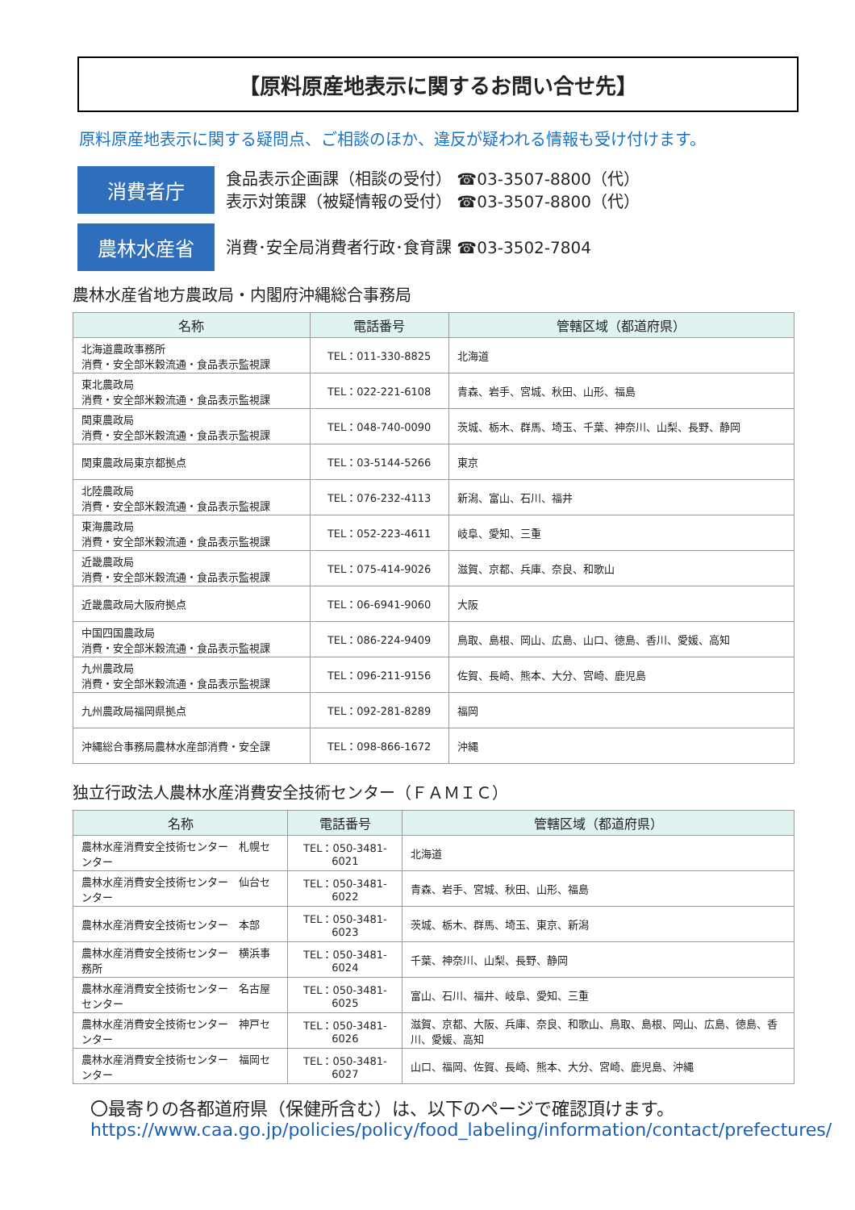【原料原産地表示に関するお問い合せ先】
原料原産地表示に関する疑問点、ご相談のほか、違反が疑われる情報も受け付けます。
消費者庁
食品表示企画課（相談の受付） ☎03-3507-8800（代）
表示対策課（被疑情報の受付） ☎03-3507-8800（代）
農林水産省
消費･安全局消費者行政･食育課 ☎03-3502-7804
農林水産省地方農政局・内閣府沖縄総合事務局
| 名称 | 電話番号 | 管轄区域（都道府県） |
| --- | --- | --- |
| 北海道農政事務所 消費・安全部米穀流通・食品表示監視課 | TEL：011-330-8825 | 北海道 |
| 東北農政局 消費・安全部米穀流通・食品表示監視課 | TEL：022-221-6108 | 青森、岩手、宮城、秋田、山形、福島 |
| 関東農政局 消費・安全部米穀流通・食品表示監視課 | TEL：048-740-0090 | 茨城、栃木、群馬、埼玉、千葉、神奈川、山梨、長野、静岡 |
| 関東農政局東京都拠点 | TEL：03-5144-5266 | 東京 |
| 北陸農政局 消費・安全部米穀流通・食品表示監視課 | TEL：076-232-4113 | 新潟、富山、石川、福井 |
| 東海農政局 消費・安全部米穀流通・食品表示監視課 | TEL：052-223-4611 | 岐阜、愛知、三重 |
| 近畿農政局 消費・安全部米穀流通・食品表示監視課 | TEL：075-414-9026 | 滋賀、京都、兵庫、奈良、和歌山 |
| 近畿農政局大阪府拠点 | TEL：06-6941-9060 | 大阪 |
| 中国四国農政局 消費・安全部米穀流通・食品表示監視課 | TEL：086-224-9409 | 鳥取、島根、岡山、広島、山口、徳島、香川、愛媛、高知 |
| 九州農政局 消費・安全部米穀流通・食品表示監視課 | TEL：096-211-9156 | 佐賀、長崎、熊本、大分、宮崎、鹿児島 |
| 九州農政局福岡県拠点 | TEL：092-281-8289 | 福岡 |
| 沖縄総合事務局農林水産部消費・安全課 | TEL：098-866-1672 | 沖縄 |
独立行政法人農林水産消費安全技術センター（ＦＡＭＩＣ）
| 名称 | 電話番号 | 管轄区域（都道府県） |
| --- | --- | --- |
| 農林水産消費安全技術センター 札幌センター | TEL：050-3481-6021 | 北海道 |
| 農林水産消費安全技術センター 仙台センター | TEL：050-3481-6022 | 青森、岩手、宮城、秋田、山形、福島 |
| 農林水産消費安全技術センター 本部 | TEL：050-3481-6023 | 茨城、栃木、群馬、埼玉、東京、新潟 |
| 農林水産消費安全技術センター 横浜事務所 | TEL：050-3481-6024 | 千葉、神奈川、山梨、長野、静岡 |
| 農林水産消費安全技術センター 名古屋センター | TEL：050-3481-6025 | 富山、石川、福井、岐阜、愛知、三重 |
| 農林水産消費安全技術センター 神戸センター | TEL：050-3481-6026 | 滋賀、京都、大阪、兵庫、奈良、和歌山、鳥取、島根、岡山、広島、徳島、香川、愛媛、高知 |
| 農林水産消費安全技術センター 福岡センター | TEL：050-3481-6027 | 山口、福岡、佐賀、長崎、熊本、大分、宮崎、鹿児島、沖縄 |
〇最寄りの各都道府県（保健所含む）は、以下のページで確認頂けます。
https://www.caa.go.jp/policies/policy/food_labeling/information/contact/prefectures/